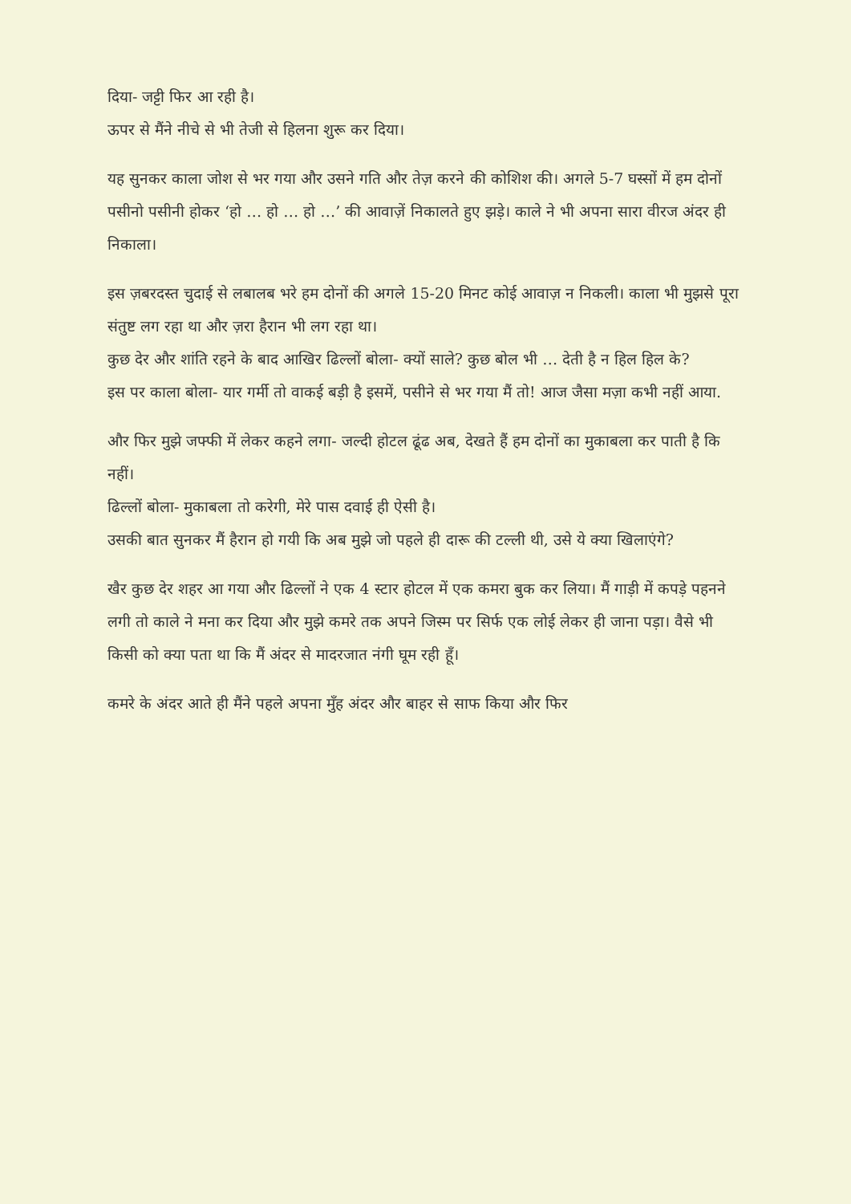दिया- जट्टी फिर आ रही है।
ऊपर से मैंने नीचे से भी तेजी से हिलना शुरू कर दिया।
यह सुनकर काला जोश से भर गया और उसने गति और तेज़ करने की कोशिश की। अगले 5-7 घस्सों में हम दोनों पसीनो पसीनी होकर ‘हो … हो … हो …’ की आवाज़ें निकालते हुए झड़े। काले ने भी अपना सारा वीरज अंदर ही निकाला।
इस ज़बरदस्त चुदाई से लबालब भरे हम दोनों की अगले 15-20 मिनट कोई आवाज़ न निकली। काला भी मुझसे पूरा संतुष्ट लग रहा था और ज़रा हैरान भी लग रहा था।
कुछ देर और शांति रहने के बाद आखिर ढिल्लों बोला- क्यों साले? कुछ बोल भी … देती है न हिल हिल के?
इस पर काला बोला- यार गर्मी तो वाकई बड़ी है इसमें, पसीने से भर गया मैं तो! आज जैसा मज़ा कभी नहीं आया.
और फिर मुझे जफ्फी में लेकर कहने लगा- जल्दी होटल ढूंढ अब, देखते हैं हम दोनों का मुकाबला कर पाती है कि नहीं।
ढिल्लों बोला- मुकाबला तो करेगी, मेरे पास दवाई ही ऐसी है।
उसकी बात सुनकर मैं हैरान हो गयी कि अब मुझे जो पहले ही दारू की टल्ली थी, उसे ये क्या खिलाएंगे?
खैर कुछ देर शहर आ गया और ढिल्लों ने एक 4 स्टार होटल में एक कमरा बुक कर लिया। मैं गाड़ी में कपड़े पहनने लगी तो काले ने मना कर दिया और मुझे कमरे तक अपने जिस्म पर सिर्फ एक लोई लेकर ही जाना पड़ा। वैसे भी किसी को क्या पता था कि मैं अंदर से मादरजात नंगी घूम रही हूँ।
कमरे के अंदर आते ही मैंने पहले अपना मुँह अंदर और बाहर से साफ किया और फिर